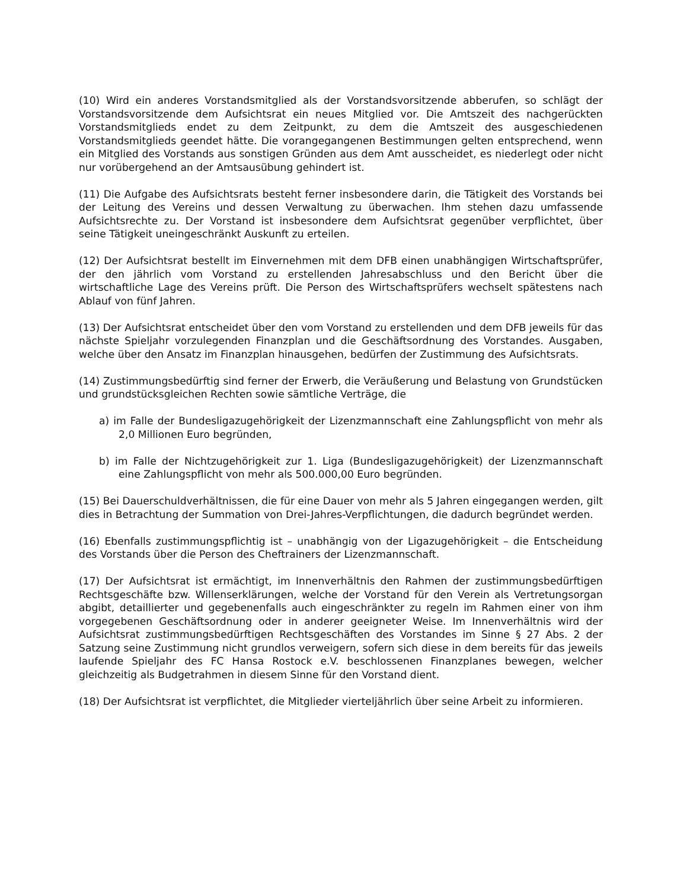(10) Wird ein anderes Vorstandsmitglied als der Vorstandsvorsitzende abberufen, so schlägt der Vorstandsvorsitzende dem Aufsichtsrat ein neues Mitglied vor. Die Amtszeit des nachgerückten Vorstandsmitglieds endet zu dem Zeitpunkt, zu dem die Amtszeit des ausgeschiedenen Vorstandsmitglieds geendet hätte. Die vorangegangenen Bestimmungen gelten entsprechend, wenn ein Mitglied des Vorstands aus sonstigen Gründen aus dem Amt ausscheidet, es niederlegt oder nicht nur vorübergehend an der Amtsausübung gehindert ist.
(11) Die Aufgabe des Aufsichtsrats besteht ferner insbesondere darin, die Tätigkeit des Vorstands bei der Leitung des Vereins und dessen Verwaltung zu überwachen. Ihm stehen dazu umfassende Aufsichtsrechte zu. Der Vorstand ist insbesondere dem Aufsichtsrat gegenüber verpflichtet, über seine Tätigkeit uneingeschränkt Auskunft zu erteilen.
(12) Der Aufsichtsrat bestellt im Einvernehmen mit dem DFB einen unabhängigen Wirtschaftsprüfer, der den jährlich vom Vorstand zu erstellenden Jahresabschluss und den Bericht über die wirtschaftliche Lage des Vereins prüft. Die Person des Wirtschaftsprüfers wechselt spätestens nach Ablauf von fünf Jahren.
(13) Der Aufsichtsrat entscheidet über den vom Vorstand zu erstellenden und dem DFB jeweils für das nächste Spieljahr vorzulegenden Finanzplan und die Geschäftsordnung des Vorstandes. Ausgaben, welche über den Ansatz im Finanzplan hinausgehen, bedürfen der Zustimmung des Aufsichtsrats.
(14) Zustimmungsbedürftig sind ferner der Erwerb, die Veräußerung und Belastung von Grundstücken und grundstücksgleichen Rechten sowie sämtliche Verträge, die
a) im Falle der Bundesligazugehörigkeit der Lizenzmannschaft eine Zahlungspflicht von mehr als 2,0 Millionen Euro begründen,
b) im Falle der Nichtzugehörigkeit zur 1. Liga (Bundesligazugehörigkeit) der Lizenzmannschaft eine Zahlungspflicht von mehr als 500.000,00 Euro begründen.
(15) Bei Dauerschuldverhältnissen, die für eine Dauer von mehr als 5 Jahren eingegangen werden, gilt dies in Betrachtung der Summation von Drei-Jahres-Verpflichtungen, die dadurch begründet werden.
(16) Ebenfalls zustimmungspflichtig ist – unabhängig von der Ligazugehörigkeit – die Entscheidung des Vorstands über die Person des Cheftrainers der Lizenzmannschaft.
(17) Der Aufsichtsrat ist ermächtigt, im Innenverhältnis den Rahmen der zustimmungsbedürftigen Rechtsgeschäfte bzw. Willenserklärungen, welche der Vorstand für den Verein als Vertretungsorgan abgibt, detaillierter und gegebenenfalls auch eingeschränkter zu regeln im Rahmen einer von ihm vorgegebenen Geschäftsordnung oder in anderer geeigneter Weise. Im Innenverhältnis wird der Aufsichtsrat zustimmungsbedürftigen Rechtsgeschäften des Vorstandes im Sinne § 27 Abs. 2 der Satzung seine Zustimmung nicht grundlos verweigern, sofern sich diese in dem bereits für das jeweils laufende Spieljahr des FC Hansa Rostock e.V. beschlossenen Finanzplanes bewegen, welcher gleichzeitig als Budgetrahmen in diesem Sinne für den Vorstand dient.
(18) Der Aufsichtsrat ist verpflichtet, die Mitglieder vierteljährlich über seine Arbeit zu informieren.